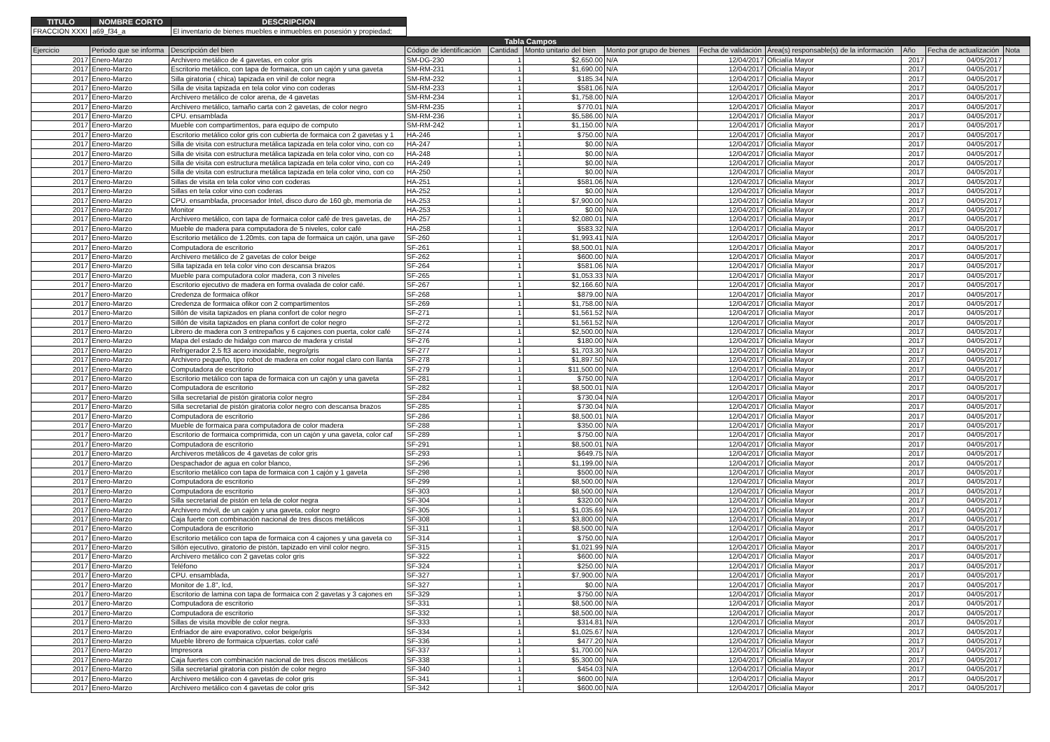| TITULO | NOMBRE CORTO | DESCRIPCION |
| --- | --- | --- |
| FRACCION XXXI | a69_f34_a | El inventario de bienes muebles e inmuebles en posesión y propiedad; |
| Tabla Campos | | | | | | | | | | | |
| --- | --- | --- | --- | --- | --- | --- | --- | --- | --- | --- | --- |
| Ejercicio | Periodo que se informa | Descripción del bien | Código de identificación | Cantidad | Monto unitario del bien | Monto por grupo de bienes | Fecha de validación | Área(s) responsable(s) de la información | Año | Fecha de actualización | Nota |
| 2017 | Enero-Marzo | Archivero metálico de 4 gavetas, en color gris | SM-DG-230 | 1 | $2,650.00 | N/A | 12/04/2017 | Oficialía Mayor | 2017 | 04/05/2017 | |
| 2017 | Enero-Marzo | Escritorio metálico, con tapa de formaica, con un cajón y una gaveta | SM-RM-231 | 1 | $1,690.00 | N/A | 12/04/2017 | Oficialía Mayor | 2017 | 04/05/2017 | |
| 2017 | Enero-Marzo | Silla giratoria ( chica) tapizada en vinil de color negra | SM-RM-232 | 1 | $185.34 | N/A | 12/04/2017 | Oficialía Mayor | 2017 | 04/05/2017 | |
| 2017 | Enero-Marzo | Silla de visita tapizada en tela color vino con coderas | SM-RM-233 | 1 | $581.06 | N/A | 12/04/2017 | Oficialía Mayor | 2017 | 04/05/2017 | |
| 2017 | Enero-Marzo | Archivero metálico de color arena, de 4 gavetas | SM-RM-234 | 1 | $1,758.00 | N/A | 12/04/2017 | Oficialía Mayor | 2017 | 04/05/2017 | |
| 2017 | Enero-Marzo | Archivero metálico, tamaño carta con 2 gavetas, de color negro | SM-RM-235 | 1 | $770.01 | N/A | 12/04/2017 | Oficialía Mayor | 2017 | 04/05/2017 | |
| 2017 | Enero-Marzo | CPU. ensamblada | SM-RM-236 | 1 | $5,586.00 | N/A | 12/04/2017 | Oficialía Mayor | 2017 | 04/05/2017 | |
| 2017 | Enero-Marzo | Mueble con compartimentos, para equipo de computo | SM-RM-242 | 1 | $1,150.00 | N/A | 12/04/2017 | Oficialía Mayor | 2017 | 04/05/2017 | |
| 2017 | Enero-Marzo | Escritorio metálico color gris con cubierta de formaica con 2 gavetas y 1 | HA-246 | 1 | $750.00 | N/A | 12/04/2017 | Oficialía Mayor | 2017 | 04/05/2017 | |
| 2017 | Enero-Marzo | Silla de visita con estructura metálica tapizada en tela color vino, con co | HA-247 | 1 | $0.00 | N/A | 12/04/2017 | Oficialía Mayor | 2017 | 04/05/2017 | |
| 2017 | Enero-Marzo | Silla de visita con estructura metálica tapizada en tela color vino, con co | HA-248 | 1 | $0.00 | N/A | 12/04/2017 | Oficialía Mayor | 2017 | 04/05/2017 | |
| 2017 | Enero-Marzo | Silla de visita con estructura metálica tapizada en tela color vino, con co | HA-249 | 1 | $0.00 | N/A | 12/04/2017 | Oficialía Mayor | 2017 | 04/05/2017 | |
| 2017 | Enero-Marzo | Silla de visita con estructura metálica tapizada en tela color vino, con co | HA-250 | 1 | $0.00 | N/A | 12/04/2017 | Oficialía Mayor | 2017 | 04/05/2017 | |
| 2017 | Enero-Marzo | Sillas de visita en tela color vino con coderas | HA-251 | 1 | $581.06 | N/A | 12/04/2017 | Oficialía Mayor | 2017 | 04/05/2017 | |
| 2017 | Enero-Marzo | Sillas en tela color vino con coderas | HA-252 | 1 | $0.00 | N/A | 12/04/2017 | Oficialía Mayor | 2017 | 04/05/2017 | |
| 2017 | Enero-Marzo | CPU. ensamblada, procesador Intel, disco duro de 160 gb, memoria de | HA-253 | 1 | $7,900.00 | N/A | 12/04/2017 | Oficialía Mayor | 2017 | 04/05/2017 | |
| 2017 | Enero-Marzo | Monitor | HA-253 | 1 | $0.00 | N/A | 12/04/2017 | Oficialía Mayor | 2017 | 04/05/2017 | |
| 2017 | Enero-Marzo | Archivero metálico, con tapa de formaica color café de tres gavetas, de | HA-257 | 1 | $2,080.01 | N/A | 12/04/2017 | Oficialía Mayor | 2017 | 04/05/2017 | |
| 2017 | Enero-Marzo | Mueble de madera para computadora de 5 niveles, color café | HA-258 | 1 | $583.32 | N/A | 12/04/2017 | Oficialía Mayor | 2017 | 04/05/2017 | |
| 2017 | Enero-Marzo | Escritorio metálico de 1.20mts. con tapa de formaica un cajón, una gave | SF-260 | 1 | $1,993.41 | N/A | 12/04/2017 | Oficialía Mayor | 2017 | 04/05/2017 | |
| 2017 | Enero-Marzo | Computadora de escritorio | SF-261 | 1 | $8,500.01 | N/A | 12/04/2017 | Oficialía Mayor | 2017 | 04/05/2017 | |
| 2017 | Enero-Marzo | Archivero metálico de 2 gavetas de color beige | SF-262 | 1 | $600.00 | N/A | 12/04/2017 | Oficialía Mayor | 2017 | 04/05/2017 | |
| 2017 | Enero-Marzo | Silla tapizada en tela color vino con descansa brazos | SF-264 | 1 | $581.06 | N/A | 12/04/2017 | Oficialía Mayor | 2017 | 04/05/2017 | |
| 2017 | Enero-Marzo | Mueble para computadora color madera, con 3 niveles | SF-265 | 1 | $1,053.33 | N/A | 12/04/2017 | Oficialía Mayor | 2017 | 04/05/2017 | |
| 2017 | Enero-Marzo | Escritorio ejecutivo de madera en forma ovalada de color café. | SF-267 | 1 | $2,166.60 | N/A | 12/04/2017 | Oficialía Mayor | 2017 | 04/05/2017 | |
| 2017 | Enero-Marzo | Credenza de formaica ofikor | SF-268 | 1 | $879.00 | N/A | 12/04/2017 | Oficialía Mayor | 2017 | 04/05/2017 | |
| 2017 | Enero-Marzo | Credenza de formaica ofikor con 2 compartimentos | SF-269 | 1 | $1,758.00 | N/A | 12/04/2017 | Oficialía Mayor | 2017 | 04/05/2017 | |
| 2017 | Enero-Marzo | Sillón de visita tapizados en plana confort de color negro | SF-271 | 1 | $1,561.52 | N/A | 12/04/2017 | Oficialía Mayor | 2017 | 04/05/2017 | |
| 2017 | Enero-Marzo | Sillón de visita tapizados en plana confort de color negro | SF-272 | 1 | $1,561.52 | N/A | 12/04/2017 | Oficialía Mayor | 2017 | 04/05/2017 | |
| 2017 | Enero-Marzo | Librero de madera con 3 entrepaños y 6 cajones con puerta, color café | SF-274 | 1 | $2,500.00 | N/A | 12/04/2017 | Oficialía Mayor | 2017 | 04/05/2017 | |
| 2017 | Enero-Marzo | Mapa del estado de hidalgo con marco de madera y cristal | SF-276 | 1 | $180.00 | N/A | 12/04/2017 | Oficialía Mayor | 2017 | 04/05/2017 | |
| 2017 | Enero-Marzo | Refrigerador 2.5 ft3 acero inoxidable, negro/gris | SF-277 | 1 | $1,703.30 | N/A | 12/04/2017 | Oficialía Mayor | 2017 | 04/05/2017 | |
| 2017 | Enero-Marzo | Archivero pequeño, tipo robot de madera en color nogal claro con llanta | SF-278 | 1 | $1,897.50 | N/A | 12/04/2017 | Oficialía Mayor | 2017 | 04/05/2017 | |
| 2017 | Enero-Marzo | Computadora de escritorio | SF-279 | 1 | $11,500.00 | N/A | 12/04/2017 | Oficialía Mayor | 2017 | 04/05/2017 | |
| 2017 | Enero-Marzo | Escritorio metálico con tapa de formaica con un cajón y una gaveta | SF-281 | 1 | $750.00 | N/A | 12/04/2017 | Oficialía Mayor | 2017 | 04/05/2017 | |
| 2017 | Enero-Marzo | Computadora de escritorio | SF-282 | 1 | $8,500.01 | N/A | 12/04/2017 | Oficialía Mayor | 2017 | 04/05/2017 | |
| 2017 | Enero-Marzo | Silla secretarial de pistón giratoria color negro | SF-284 | 1 | $730.04 | N/A | 12/04/2017 | Oficialía Mayor | 2017 | 04/05/2017 | |
| 2017 | Enero-Marzo | Silla secretarial de pistón giratoria color negro con descansa brazos | SF-285 | 1 | $730.04 | N/A | 12/04/2017 | Oficialía Mayor | 2017 | 04/05/2017 | |
| 2017 | Enero-Marzo | Computadora de escritorio | SF-286 | 1 | $8,500.01 | N/A | 12/04/2017 | Oficialía Mayor | 2017 | 04/05/2017 | |
| 2017 | Enero-Marzo | Mueble de formaica para computadora de color madera | SF-288 | 1 | $350.00 | N/A | 12/04/2017 | Oficialía Mayor | 2017 | 04/05/2017 | |
| 2017 | Enero-Marzo | Escritorio de formaica comprimida, con un cajón y una gaveta, color caf | SF-289 | 1 | $750.00 | N/A | 12/04/2017 | Oficialía Mayor | 2017 | 04/05/2017 | |
| 2017 | Enero-Marzo | Computadora de escritorio | SF-291 | 1 | $8,500.01 | N/A | 12/04/2017 | Oficialía Mayor | 2017 | 04/05/2017 | |
| 2017 | Enero-Marzo | Archiveros metálicos de 4 gavetas de color gris | SF-293 | 1 | $649.75 | N/A | 12/04/2017 | Oficialía Mayor | 2017 | 04/05/2017 | |
| 2017 | Enero-Marzo | Despachador de agua en color blanco, | SF-296 | 1 | $1,199.00 | N/A | 12/04/2017 | Oficialía Mayor | 2017 | 04/05/2017 | |
| 2017 | Enero-Marzo | Escritorio metálico con tapa de formaica con 1 cajón y 1 gaveta | SF-298 | 1 | $500.00 | N/A | 12/04/2017 | Oficialía Mayor | 2017 | 04/05/2017 | |
| 2017 | Enero-Marzo | Computadora de escritorio | SF-299 | 1 | $8,500.00 | N/A | 12/04/2017 | Oficialía Mayor | 2017 | 04/05/2017 | |
| 2017 | Enero-Marzo | Computadora de escritorio | SF-303 | 1 | $8,500.00 | N/A | 12/04/2017 | Oficialía Mayor | 2017 | 04/05/2017 | |
| 2017 | Enero-Marzo | Silla secretarial de pistón en tela de color negra | SF-304 | 1 | $320.00 | N/A | 12/04/2017 | Oficialía Mayor | 2017 | 04/05/2017 | |
| 2017 | Enero-Marzo | Archivero móvil, de un cajón y una gaveta, color negro | SF-305 | 1 | $1,035.69 | N/A | 12/04/2017 | Oficialía Mayor | 2017 | 04/05/2017 | |
| 2017 | Enero-Marzo | Caja fuerte con combinación nacional de tres discos metálicos | SF-308 | 1 | $3,800.00 | N/A | 12/04/2017 | Oficialía Mayor | 2017 | 04/05/2017 | |
| 2017 | Enero-Marzo | Computadora de escritorio | SF-311 | 1 | $8,500.00 | N/A | 12/04/2017 | Oficialía Mayor | 2017 | 04/05/2017 | |
| 2017 | Enero-Marzo | Escritorio metálico con tapa de formaica con 4 cajones y una gaveta co | SF-314 | 1 | $750.00 | N/A | 12/04/2017 | Oficialía Mayor | 2017 | 04/05/2017 | |
| 2017 | Enero-Marzo | Sillón ejecutivo, giratorio de pistón, tapizado en vinil color negro. | SF-315 | 1 | $1,021.99 | N/A | 12/04/2017 | Oficialía Mayor | 2017 | 04/05/2017 | |
| 2017 | Enero-Marzo | Archivero metálico con 2 gavetas color gris | SF-322 | 1 | $600.00 | N/A | 12/04/2017 | Oficialía Mayor | 2017 | 04/05/2017 | |
| 2017 | Enero-Marzo | Teléfono | SF-324 | 1 | $250.00 | N/A | 12/04/2017 | Oficialía Mayor | 2017 | 04/05/2017 | |
| 2017 | Enero-Marzo | CPU. ensamblada, | SF-327 | 1 | $7,900.00 | N/A | 12/04/2017 | Oficialía Mayor | 2017 | 04/05/2017 | |
| 2017 | Enero-Marzo | Monitor de 1.8", lcd, | SF-327 | 1 | $0.00 | N/A | 12/04/2017 | Oficialía Mayor | 2017 | 04/05/2017 | |
| 2017 | Enero-Marzo | Escritorio de lamina con tapa de formaica con 2 gavetas y 3 cajones en | SF-329 | 1 | $750.00 | N/A | 12/04/2017 | Oficialía Mayor | 2017 | 04/05/2017 | |
| 2017 | Enero-Marzo | Computadora de escritorio | SF-331 | 1 | $8,500.00 | N/A | 12/04/2017 | Oficialía Mayor | 2017 | 04/05/2017 | |
| 2017 | Enero-Marzo | Computadora de escritorio | SF-332 | 1 | $8,500.00 | N/A | 12/04/2017 | Oficialía Mayor | 2017 | 04/05/2017 | |
| 2017 | Enero-Marzo | Sillas de visita movible de color negra. | SF-333 | 1 | $314.81 | N/A | 12/04/2017 | Oficialía Mayor | 2017 | 04/05/2017 | |
| 2017 | Enero-Marzo | Enfriador de aire evaporativo, color beige/gris | SF-334 | 1 | $1,025.67 | N/A | 12/04/2017 | Oficialía Mayor | 2017 | 04/05/2017 | |
| 2017 | Enero-Marzo | Mueble librero de formaica c/puertas. color café | SF-336 | 1 | $477.20 | N/A | 12/04/2017 | Oficialía Mayor | 2017 | 04/05/2017 | |
| 2017 | Enero-Marzo | Impresora | SF-337 | 1 | $1,700.00 | N/A | 12/04/2017 | Oficialía Mayor | 2017 | 04/05/2017 | |
| 2017 | Enero-Marzo | Caja fuertes con combinación nacional de tres discos metálicos | SF-338 | 1 | $5,300.00 | N/A | 12/04/2017 | Oficialía Mayor | 2017 | 04/05/2017 | |
| 2017 | Enero-Marzo | Silla secretarial giratoria con pistón de color negro | SF-340 | 1 | $454.03 | N/A | 12/04/2017 | Oficialía Mayor | 2017 | 04/05/2017 | |
| 2017 | Enero-Marzo | Archivero metálico con 4 gavetas de color gris | SF-341 | 1 | $600.00 | N/A | 12/04/2017 | Oficialía Mayor | 2017 | 04/05/2017 | |
| 2017 | Enero-Marzo | Archivero metálico con 4 gavetas de color gris | SF-342 | 1 | $600.00 | N/A | 12/04/2017 | Oficialía Mayor | 2017 | 04/05/2017 | |